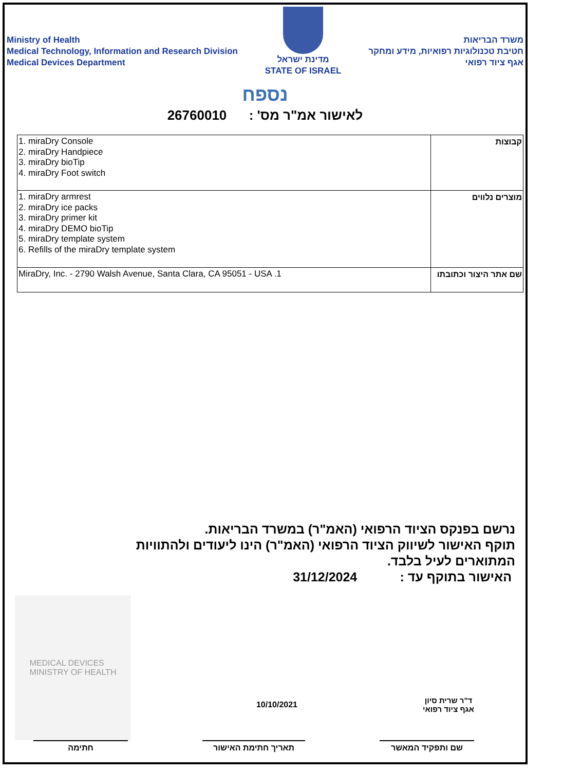Ministry of Health
Medical Technology, Information and Research Division
Medical Devices Department
מדינת ישראל
STATE OF ISRAEL
משרד הבריאות
חטיבת טכנולוגיות רפואיות, מידע ומחקר
אגף ציוד רפואי
נספח
לאישור אמ"ר מס' : 26760010
| 1. miraDry Console 2. miraDry Handpiece 3. miraDry bioTip 4. miraDry Foot switch | קבוצות |
| 1. miraDry armrest 2. miraDry ice packs 3. miraDry primer kit 4. miraDry DEMO bioTip 5. miraDry template system 6. Refills of the miraDry template system | מוצרים נלווים |
| MiraDry, Inc. - 2790 Walsh Avenue, Santa Clara, CA 95051 - USA .1 | שם אתר היצור וכתובתו |
נרשם בפנקס הציוד הרפואי (האמ"ר) במשרד הבריאות.
תוקף האישור לשיווק הציוד הרפואי (האמ"ר) הינו ליעודים ולהתוויות המתוארים לעיל בלבד.
האישור בתוקף עד : 31/12/2024
MEDICAL DEVICES
MINISTRY OF HEALTH
10/10/2021
ד"ר שרית סיון
אגף ציוד רפואי
חתימה תאריך חתימת האישור שם ותפקיד המאשר